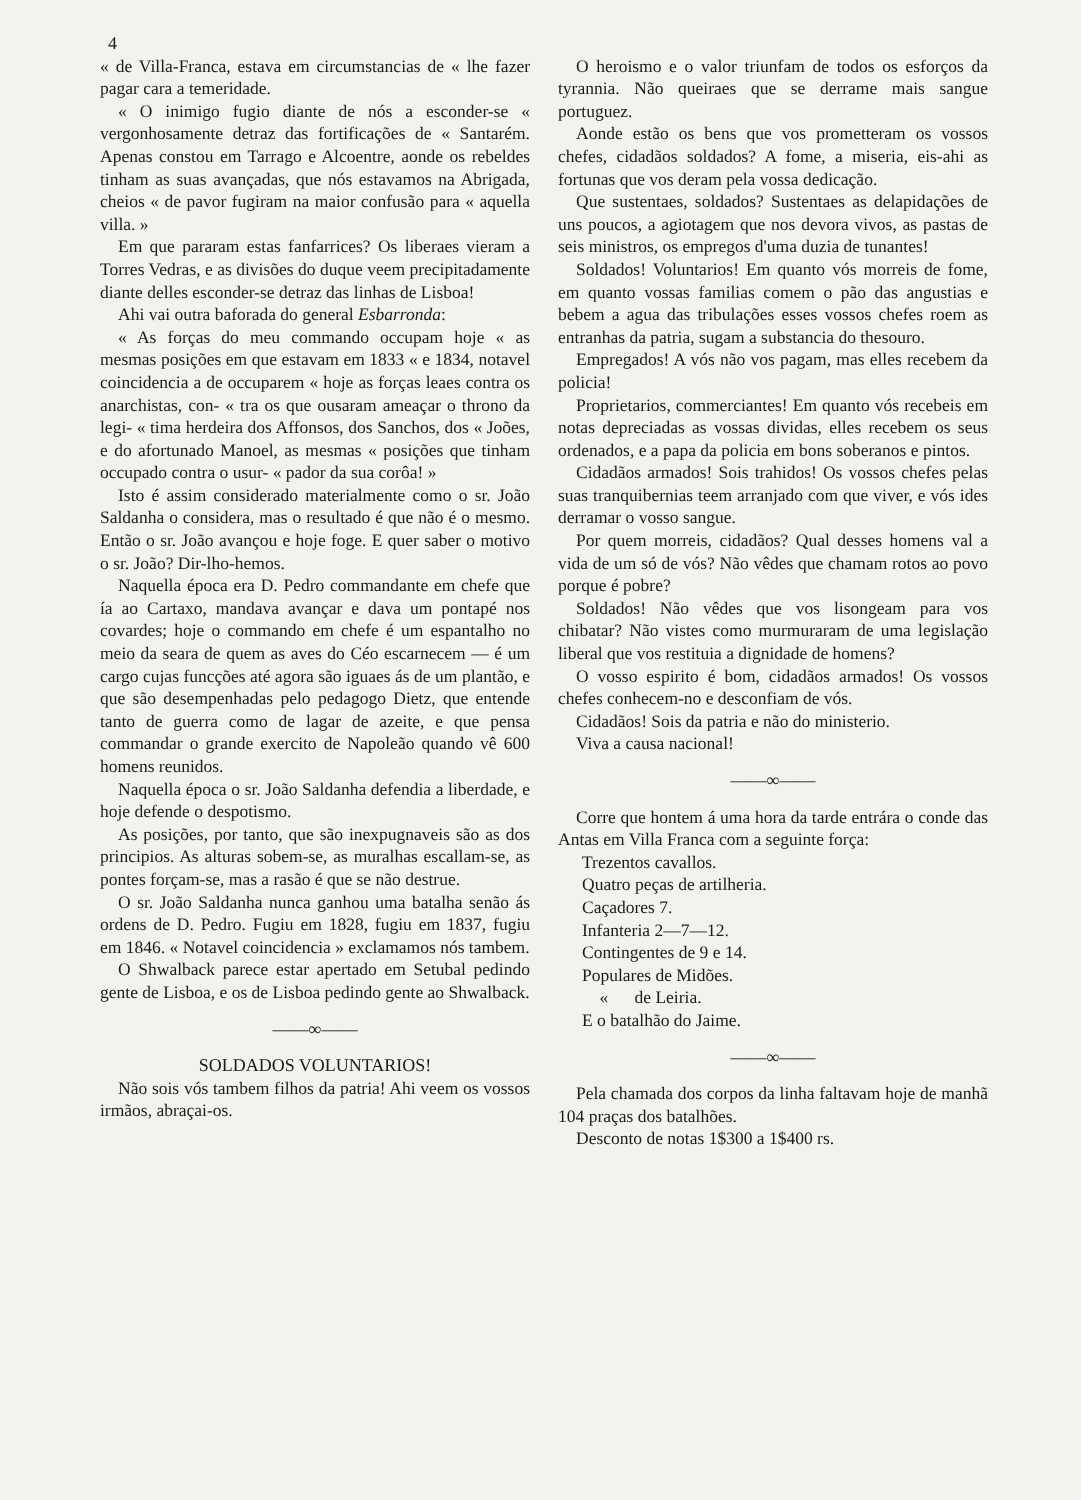4
« de Villa-Franca, estava em circumstancias de « lhe fazer pagar cara a temeridade.
« O inimigo fugio diante de nós a esconder-se « vergonhosamente detraz das fortificações de « Santarém. Apenas constou em Tarrago e Alcoentre, aonde os rebeldes tinham as suas avançadas, que nós estavamos na Abrigada, cheios « de pavor fugiram na maior confusão para « aquella villa. »
Em que pararam estas fanfarrices? Os liberaes vieram a Torres Vedras, e as divisões do duque veem precipitadamente diante delles esconder-se detraz das linhas de Lisboa!
Ahi vai outra baforada do general Esbarronda:
« As forças do meu commando occupam hoje « as mesmas posições em que estavam em 1833 « e 1834, notavel coincidencia a de occuparem « hoje as forças leaes contra os anarchistas, con- « tra os que ousaram ameaçar o throno da legi- « tima herdeira dos Affonsos, dos Sanchos, dos « Joões, e do afortunado Manoel, as mesmas « posições que tinham occupado contra o usur- « pador da sua corôa! »
Isto é assim considerado materialmente como o sr. João Saldanha o considera, mas o resultado é que não é o mesmo. Então o sr. João avançou e hoje foge. E quer saber o motivo o sr. João? Dir-lho-hemos.
Naquella época era D. Pedro commandante em chefe que ía ao Cartaxo, mandava avançar e dava um pontapé nos covardes; hoje o commando em chefe é um espantalho no meio da seara de quem as aves do Céo escarnecem — é um cargo cujas funcções até agora são iguaes ás de um plantão, e que são desempenhadas pelo pedagogo Dietz, que entende tanto de guerra como de lagar de azeite, e que pensa commandar o grande exercito de Napoleão quando vê 600 homens reunidos.
Naquella época o sr. João Saldanha defendia a liberdade, e hoje defende o despotismo.
As posições, por tanto, que são inexpugnaveis são as dos principios. As alturas sobem-se, as muralhas escallam-se, as pontes forçam-se, mas a rasão é que se não destrue.
O sr. João Saldanha nunca ganhou uma batalha senão ás ordens de D. Pedro. Fugiu em 1828, fugiu em 1837, fugiu em 1846. « Notavel coincidencia » exclamamos nós tambem.
O Shwalback parece estar apertado em Setubal pedindo gente de Lisboa, e os de Lisboa pedindo gente ao Shwalback.
——∞——
SOLDADOS VOLUNTARIOS!
Não sois vós tambem filhos da patria! Ahi veem os vossos irmãos, abraçai-os.
O heroismo e o valor triunfam de todos os esforços da tyrannia. Não queiraes que se derrame mais sangue portuguez.
Aonde estão os bens que vos prometteram os vossos chefes, cidadãos soldados? A fome, a miseria, eis-ahi as fortunas que vos deram pela vossa dedicação.
Que sustentaes, soldados? Sustentaes as delapidações de uns poucos, a agiotagem que nos devora vivos, as pastas de seis ministros, os empregos d'uma duzia de tunantes!
Soldados! Voluntarios! Em quanto vós morreis de fome, em quanto vossas familias comem o pão das angustias e bebem a agua das tribulações esses vossos chefes roem as entranhas da patria, sugam a substancia do thesouro.
Empregados! A vós não vos pagam, mas elles recebem da policia!
Proprietarios, commerciantes! Em quanto vós recebeis em notas depreciadas as vossas dividas, elles recebem os seus ordenados, e a papa da policia em bons soberanos e pintos.
Cidadãos armados! Sois trahidos! Os vossos chefes pelas suas tranquibernias teem arranjado com que viver, e vós ides derramar o vosso sangue.
Por quem morreis, cidadãos? Qual desses homens val a vida de um só de vós? Não vêdes que chamam rotos ao povo porque é pobre?
Soldados! Não vêdes que vos lisongeam para vos chibatar? Não vistes como murmuraram de uma legislação liberal que vos restituia a dignidade de homens?
O vosso espirito é bom, cidadãos armados! Os vossos chefes conhecem-no e desconfiam de vós.
Cidadãos! Sois da patria e não do ministerio.
Viva a causa nacional!
——∞——
Corre que hontem á uma hora da tarde entrára o conde das Antas em Villa Franca com a seguinte força:
Trezentos cavallos.
Quatro peças de artilheria.
Caçadores 7.
Infanteria 2—7—12.
Contingentes de 9 e 14.
Populares de Midões.
« de Leiria.
E o batalhão do Jaime.
——∞——
Pela chamada dos corpos da linha faltavam hoje de manhã 104 praças dos batalhões.
Desconto de notas 1$300 a 1$400 rs.